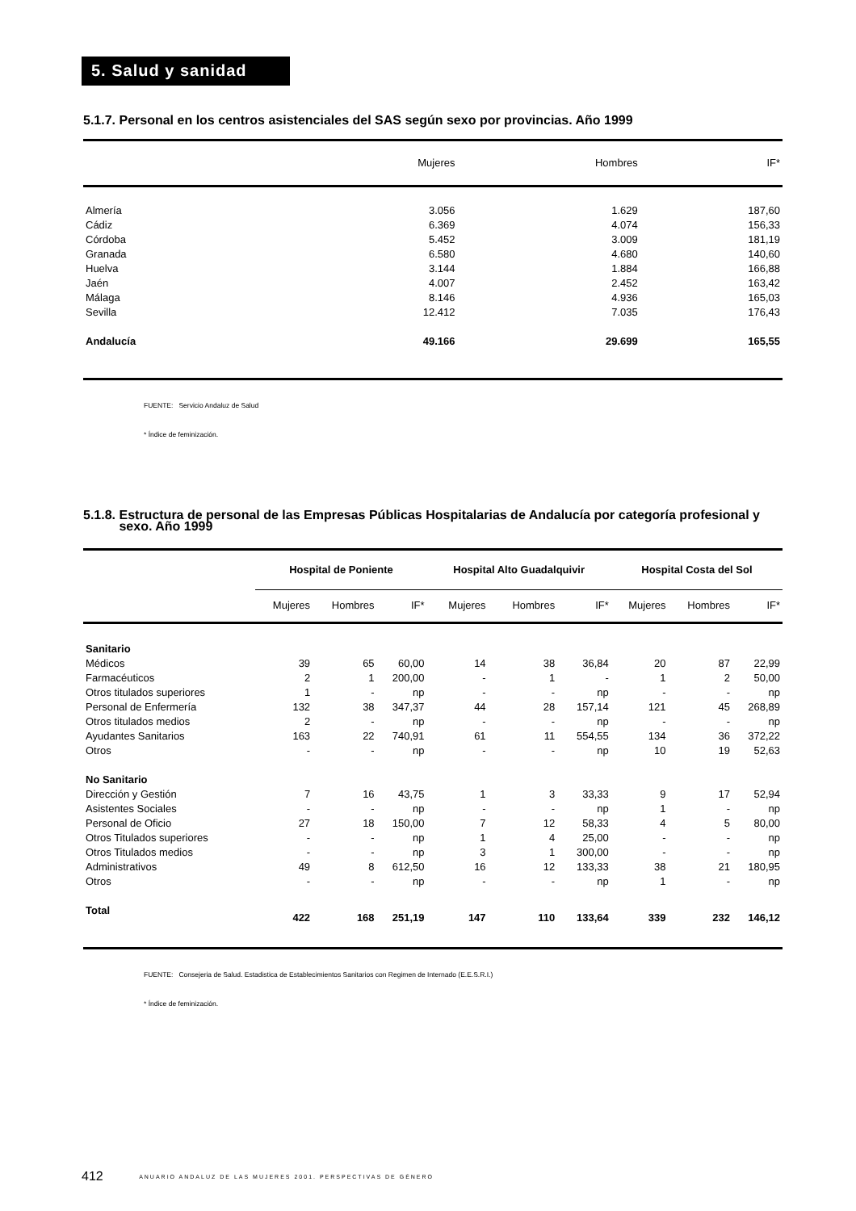5. Salud y sanidad
5.1.7. Personal en los centros asistenciales del SAS según sexo por provincias. Año 1999
| | Mujeres | Hombres | IF* |
| --- | --- | --- | --- |
| Almería | 3.056 | 1.629 | 187,60 |
| Cádiz | 6.369 | 4.074 | 156,33 |
| Córdoba | 5.452 | 3.009 | 181,19 |
| Granada | 6.580 | 4.680 | 140,60 |
| Huelva | 3.144 | 1.884 | 166,88 |
| Jaén | 4.007 | 2.452 | 163,42 |
| Málaga | 8.146 | 4.936 | 165,03 |
| Sevilla | 12.412 | 7.035 | 176,43 |
| Andalucía | 49.166 | 29.699 | 165,55 |
FUENTE: Servicio Andaluz de Salud
* Índice de feminización.
5.1.8. Estructura de personal de las Empresas Públicas Hospitalarias de Andalucía por categoría profesional y
sexo. Año 1999
| | Hospital de Poniente | | | Hospital Alto Guadalquivir | | | Hospital Costa del Sol | | |
| --- | --- | --- | --- | --- | --- | --- | --- | --- | --- |
| | Mujeres | Hombres | IF* | Mujeres | Hombres | IF* | Mujeres | Hombres | IF* |
| Sanitario | | | | | | | | | |
| Médicos | 39 | 65 | 60,00 | 14 | 38 | 36,84 | 20 | 87 | 22,99 |
| Farmacéuticos | 2 | 1 | 200,00 | - | 1 | - | 1 | 2 | 50,00 |
| Otros titulados superiores | 1 | - | np | - | - | np | - | - | np |
| Personal de Enfermería | 132 | 38 | 347,37 | 44 | 28 | 157,14 | 121 | 45 | 268,89 |
| Otros titulados medios | 2 | - | np | - | - | np | - | - | np |
| Ayudantes Sanitarios | 163 | 22 | 740,91 | 61 | 11 | 554,55 | 134 | 36 | 372,22 |
| Otros | - | - | np | - | - | np | 10 | 19 | 52,63 |
| No Sanitario | | | | | | | | | |
| Dirección y Gestión | 7 | 16 | 43,75 | 1 | 3 | 33,33 | 9 | 17 | 52,94 |
| Asistentes Sociales | - | - | np | - | - | np | 1 | - | np |
| Personal de Oficio | 27 | 18 | 150,00 | 7 | 12 | 58,33 | 4 | 5 | 80,00 |
| Otros Titulados superiores | - | - | np | 1 | 4 | 25,00 | - | - | np |
| Otros Titulados medios | - | - | np | 3 | 1 | 300,00 | - | - | np |
| Administrativos | 49 | 8 | 612,50 | 16 | 12 | 133,33 | 38 | 21 | 180,95 |
| Otros | - | - | np | - | - | np | 1 | - | np |
| Total | 422 | 168 | 251,19 | 147 | 110 | 133,64 | 339 | 232 | 146,12 |
FUENTE: Consejeria de Salud. Estadistica de Establecimientos Sanitarios con Regimen de Internado (E.E.S.R.I.)
* Índice de feminización.
412 ANUARIO ANDALUZ DE LAS MUJERES 2001. PERSPECTIVAS DE GÉNERO